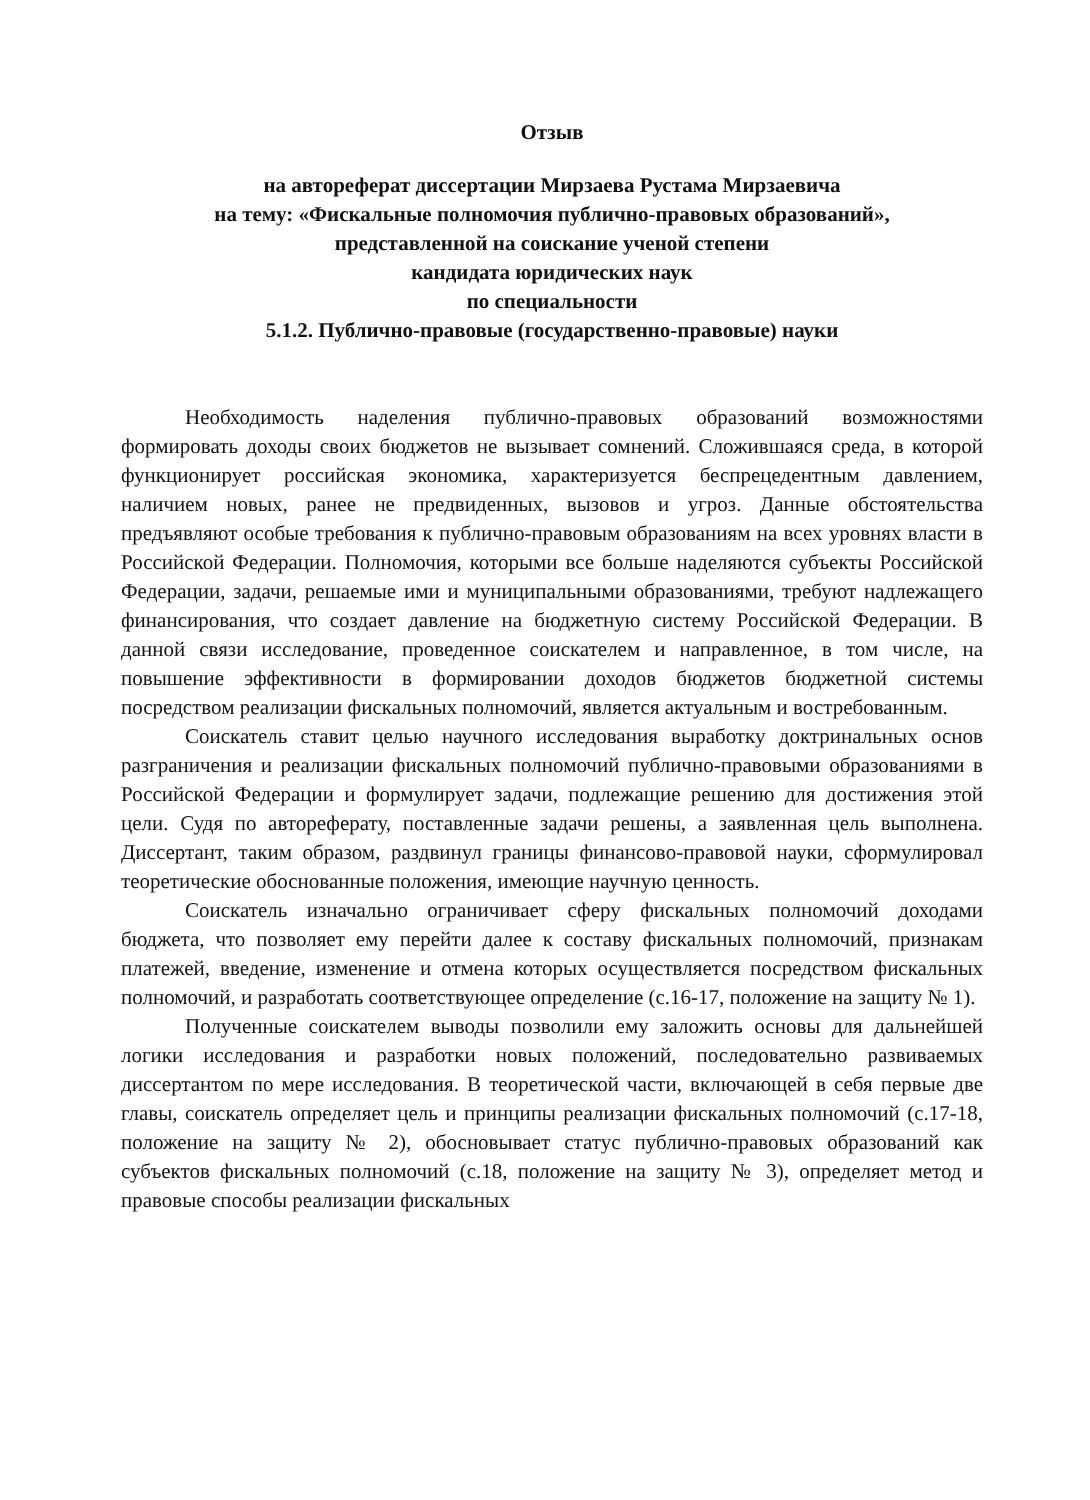Отзыв
на автореферат диссертации Мирзаева Рустама Мирзаевича
на тему: «Фискальные полномочия публично-правовых образований»,
представленной на соискание ученой степени
кандидата юридических наук
по специальности
5.1.2. Публично-правовые (государственно-правовые) науки
Необходимость наделения публично-правовых образований возможностями формировать доходы своих бюджетов не вызывает сомнений. Сложившаяся среда, в которой функционирует российская экономика, характеризуется беспрецедентным давлением, наличием новых, ранее не предвиденных, вызовов и угроз. Данные обстоятельства предъявляют особые требования к публично-правовым образованиям на всех уровнях власти в Российской Федерации. Полномочия, которыми все больше наделяются субъекты Российской Федерации, задачи, решаемые ими и муниципальными образованиями, требуют надлежащего финансирования, что создает давление на бюджетную систему Российской Федерации. В данной связи исследование, проведенное соискателем и направленное, в том числе, на повышение эффективности в формировании доходов бюджетов бюджетной системы посредством реализации фискальных полномочий, является актуальным и востребованным.
Соискатель ставит целью научного исследования выработку доктринальных основ разграничения и реализации фискальных полномочий публично-правовыми образованиями в Российской Федерации и формулирует задачи, подлежащие решению для достижения этой цели. Судя по автореферату, поставленные задачи решены, а заявленная цель выполнена. Диссертант, таким образом, раздвинул границы финансово-правовой науки, сформулировал теоретические обоснованные положения, имеющие научную ценность.
Соискатель изначально ограничивает сферу фискальных полномочий доходами бюджета, что позволяет ему перейти далее к составу фискальных полномочий, признакам платежей, введение, изменение и отмена которых осуществляется посредством фискальных полномочий, и разработать соответствующее определение (с.16-17, положение на защиту № 1).
Полученные соискателем выводы позволили ему заложить основы для дальнейшей логики исследования и разработки новых положений, последовательно развиваемых диссертантом по мере исследования. В теоретической части, включающей в себя первые две главы, соискатель определяет цель и принципы реализации фискальных полномочий (с.17-18, положение на защиту № 2), обосновывает статус публично-правовых образований как субъектов фискальных полномочий (с.18, положение на защиту № 3), определяет метод и правовые способы реализации фискальных